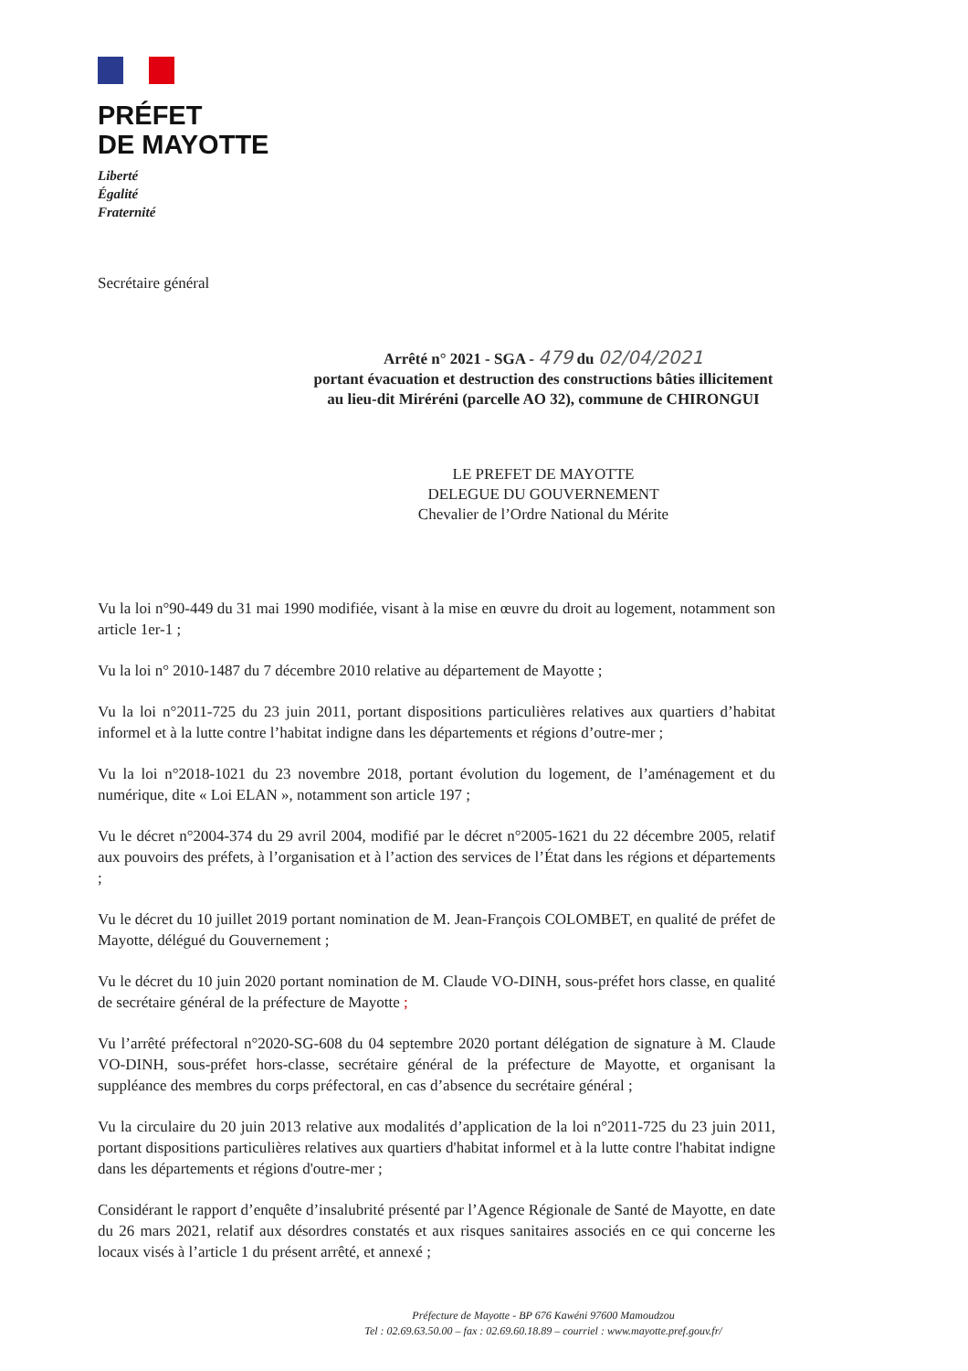PRÉFET
DE MAYOTTE
Liberté
Égalité
Fraternité
Secrétaire général
Arrêté n° 2021 - SGA - 479 du 02/04/2021
portant évacuation et destruction des constructions bâties illicitement
au lieu-dit Miréréni (parcelle AO 32), commune de CHIRONGUI
LE PREFET DE MAYOTTE
DELEGUE DU GOUVERNEMENT
Chevalier de l’Ordre National du Mérite
Vu la loi n°90-449 du 31 mai 1990 modifiée, visant à la mise en œuvre du droit au logement, notamment son article 1er-1 ;
Vu la loi n° 2010-1487 du 7 décembre 2010 relative au département de Mayotte ;
Vu la loi n°2011-725 du 23 juin 2011, portant dispositions particulières relatives aux quartiers d’habitat informel et à la lutte contre l’habitat indigne dans les départements et régions d’outre-mer ;
Vu la loi n°2018-1021 du 23 novembre 2018, portant évolution du logement, de l’aménagement et du numérique, dite « Loi ELAN », notamment son article 197 ;
Vu le décret n°2004-374 du 29 avril 2004, modifié par le décret n°2005-1621 du 22 décembre 2005, relatif aux pouvoirs des préfets, à l’organisation et à l’action des services de l’État dans les régions et départements ;
Vu le décret du 10 juillet 2019 portant nomination de M. Jean-François COLOMBET, en qualité de préfet de Mayotte, délégué du Gouvernement ;
Vu le décret du 10 juin 2020 portant nomination de M. Claude VO-DINH, sous-préfet hors classe, en qualité de secrétaire général de la préfecture de Mayotte ;
Vu l’arrêté préfectoral n°2020-SG-608 du 04 septembre 2020 portant délégation de signature à M. Claude VO-DINH, sous-préfet hors-classe, secrétaire général de la préfecture de Mayotte, et organisant la suppléance des membres du corps préfectoral, en cas d’absence du secrétaire général ;
Vu la circulaire du 20 juin 2013 relative aux modalités d’application de la loi n°2011-725 du 23 juin 2011, portant dispositions particulières relatives aux quartiers d'habitat informel et à la lutte contre l'habitat indigne dans les départements et régions d'outre-mer ;
Considérant le rapport d’enquête d’insalubrité présenté par l’Agence Régionale de Santé de Mayotte, en date du 26 mars 2021, relatif aux désordres constatés et aux risques sanitaires associés en ce qui concerne les locaux visés à l’article 1 du présent arrêté, et annexé ;
Préfecture de Mayotte - BP 676 Kawéni 97600 Mamoudzou
Tel : 02.69.63.50.00 – fax : 02.69.60.18.89 – courriel : www.mayotte.pref.gouv.fr/